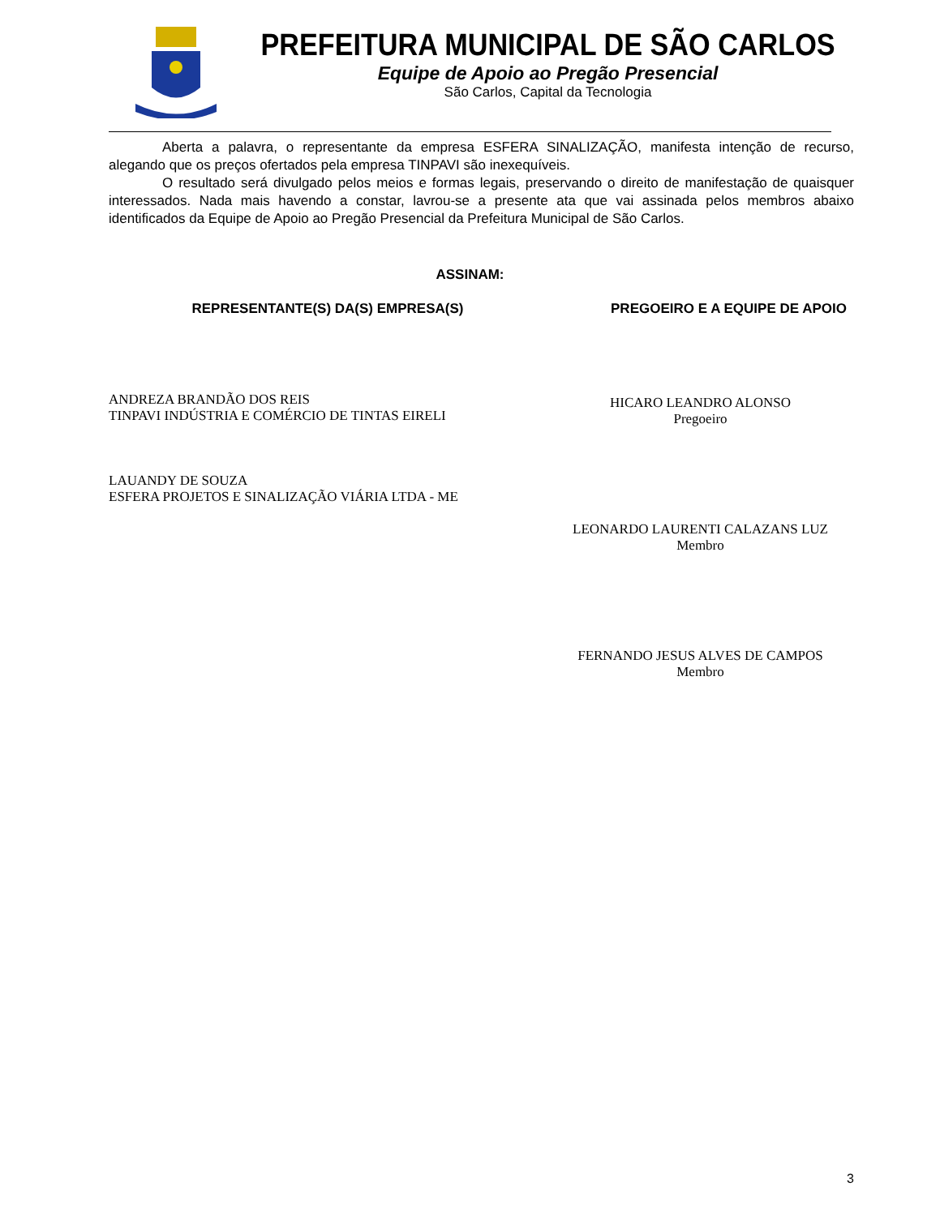PREFEITURA MUNICIPAL DE SÃO CARLOS
Equipe de Apoio ao Pregão Presencial
São Carlos, Capital da Tecnologia
Aberta a palavra, o representante da empresa ESFERA SINALIZAÇÃO, manifesta intenção de recurso, alegando que os preços ofertados pela empresa TINPAVI são inexequíveis.
O resultado será divulgado pelos meios e formas legais, preservando o direito de manifestação de quaisquer interessados. Nada mais havendo a constar, lavrou-se a presente ata que vai assinada pelos membros abaixo identificados da Equipe de Apoio ao Pregão Presencial da Prefeitura Municipal de São Carlos.
ASSINAM:
REPRESENTANTE(S) DA(S) EMPRESA(S) PREGOEIRO E A EQUIPE DE APOIO
ANDREZA BRANDÃO DOS REIS
TINPAVI INDÚSTRIA E COMÉRCIO DE TINTAS EIRELI
LAUANDY DE SOUZA
ESFERA PROJETOS E SINALIZAÇÃO VIÁRIA LTDA - ME
HICARO LEANDRO ALONSO
Pregoeiro
LEONARDO LAURENTI CALAZANS LUZ
Membro
FERNANDO JESUS ALVES DE CAMPOS
Membro
3